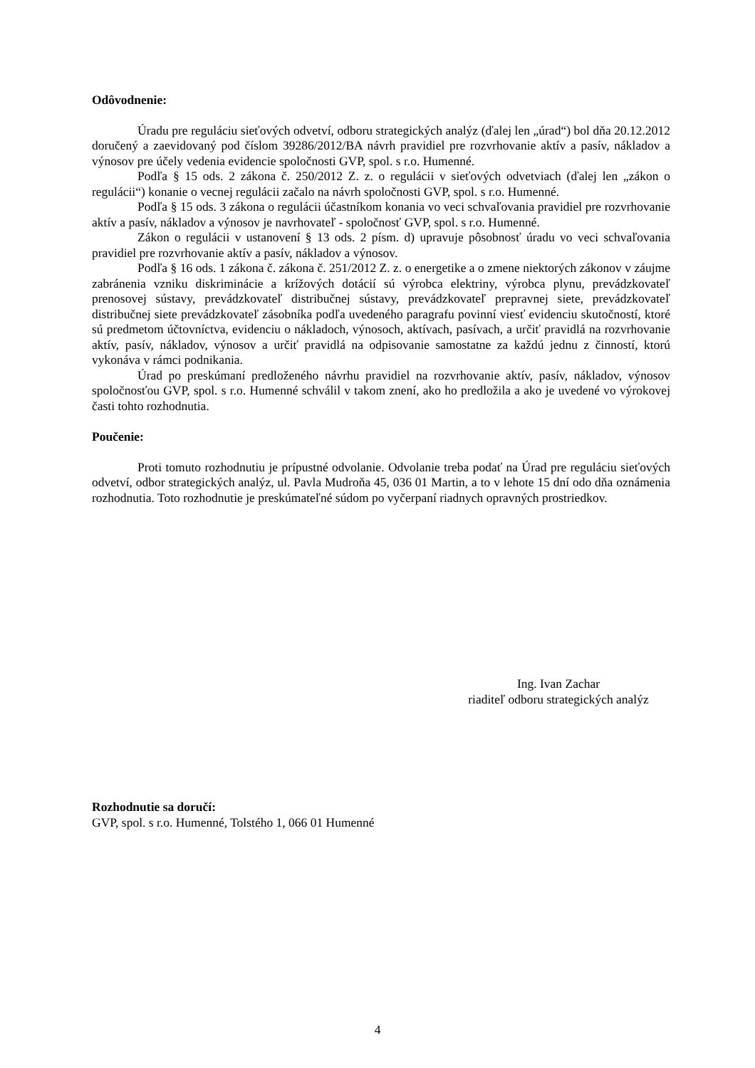Odôvodnenie:
Úradu pre reguláciu sieťových odvetví, odboru strategických analýz (ďalej len „úrad“) bol dňa 20.12.2012 doručený a zaevidovaný pod číslom 39286/2012/BA návrh pravidiel pre rozvrhovanie aktív a pasív, nákladov a výnosov pre účely vedenia evidencie spoločnosti GVP, spol. s r.o. Humenné.
Podľa § 15 ods. 2 zákona č. 250/2012 Z. z. o regulácii v sieťových odvetviach (ďalej len „zákon o regulácii“) konanie o vecnej regulácii začalo na návrh spoločnosti GVP, spol. s r.o. Humenné.
Podľa § 15 ods. 3 zákona o regulácii účastníkom konania vo veci schvaľovania pravidiel pre rozvrhovanie aktív a pasív, nákladov a výnosov je navrhovateľ - spoločnosť GVP, spol. s r.o. Humenné.
Zákon o regulácii v ustanovení § 13 ods. 2 písm. d) upravuje pôsobnosť úradu vo veci schvaľovania pravidiel pre rozvrhovanie aktív a pasív, nákladov a výnosov.
Podľa § 16 ods. 1 zákona č. zákona č. 251/2012 Z. z. o energetike a o zmene niektorých zákonov v záujme zabránenia vzniku diskriminácie a krížových dotácií sú výrobca elektriny, výrobca plynu, prevádzkovateľ prenosovej sústavy, prevádzkovateľ distribučnej sústavy, prevádzkovateľ prepravnej siete, prevádzkovateľ distribučnej siete prevádzkovateľ zásobníka podľa uvedeného paragrafu povinní viesť evidenciu skutočností, ktoré sú predmetom účtovníctva, evidenciu o nákladoch, výnosoch, aktívach, pasívach, a určiť pravidlá na rozvrhovanie aktív, pasív, nákladov, výnosov a určiť pravidlá na odpisovanie samostatne za každú jednu z činností, ktorú vykonáva v rámci podnikania.
Úrad po preskúmaní predloženého návrhu pravidiel na rozvrhovanie aktív, pasív, nákladov, výnosov spoločnosťou GVP, spol. s r.o. Humenné schválil v takom znení, ako ho predložila a ako je uvedené vo výrokovej časti tohto rozhodnutia.
Poučenie:
Proti tomuto rozhodnutiu je prípustné odvolanie. Odvolanie treba podať na Úrad pre reguláciu sieťových odvetví, odbor strategických analýz, ul. Pavla Mudroňa 45, 036 01 Martin, a to v lehote 15 dní odo dňa oznámenia rozhodnutia. Toto rozhodnutie je preskúmateľné súdom po vyčerpaní riadnych opravných prostriedkov.
Ing. Ivan Zachar
riaditeľ odboru strategických analýz
Rozhodnutie sa doručí:
GVP, spol. s r.o. Humenné, Tolstého 1, 066 01 Humenné
4